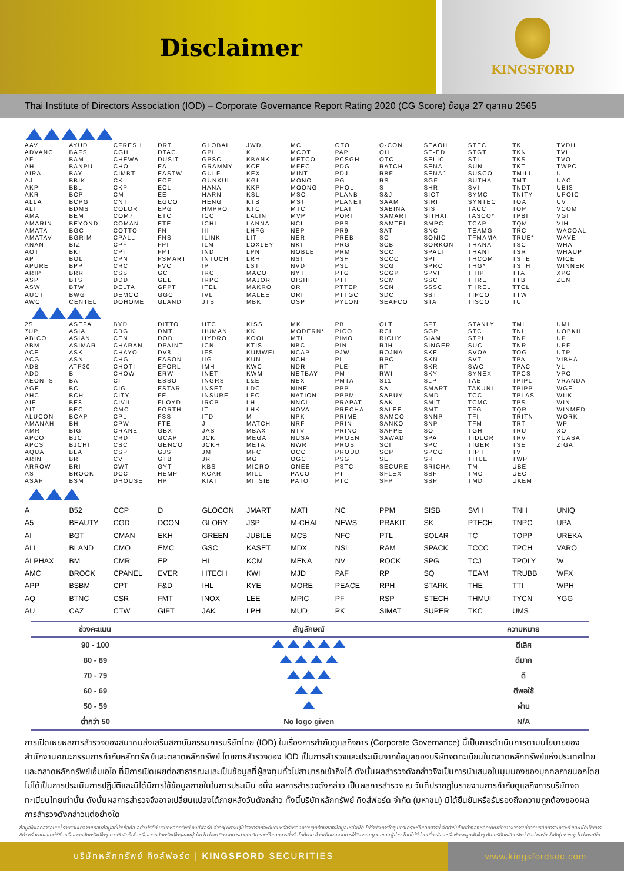Disclaimer
KINGSFORD
Thai Institute of Directors Association (IOD) – Corporate Governance Report Rating 2020 (CG Score) ข้อมูล 27 ตุลาคม 2565
| AAV | AYUD | CFRESH | DRT | GLOBAL | JWD | MC | OTO | Q-CON | SEAOIL | STEC | TK | TVDH |
| ADVANC | BAFS | CGH | DTAC | GPI | K | MCOT | PAP | QH | SE-ED | STGT | TKN | TVI |
| AF | BAM | CHEWA | DUSIT | GPSC | KBANK | METCO | PCSGH | QTC | SELIC | STI | TKS | TVO |
| AH | BANPU | CHO | EA | GRAMMY | KCE | MFEC | PDG | RATCH | SENA | SUN | TKT | TWPC |
| AIRA | BAY | CIMBT | EASTW | GULF | KEX | MINT | PDJ | RBF | SENAJ | SUSCO | TMILL | U |
| AJ | BBIK | CK | ECF | GUNKUL | KGI | MONO | PG | RS | SGF | SUTHA | TMT | UAC |
| AKP | BBL | CKP | ECL | HANA | KKP | MOONG | PHOL | S | SHR | SVI | TNDT | UBIS |
| AKR | BCP | CM | EE | HARN | KSL | MSC | PLANB | S&J | SICT | SYMC | TNITY | UPOIC |
| ALLA | BCPG | CNT | EGCO | HENG | KTB | MST | PLANET | SAAM | SIRI | SYNTEC | TOA | UV |
| ALT | BDMS | COLOR | EPG | HMPRO | KTC | MTC | PLAT | SABINA | SIS | TACC | TOP | VCOM |
| AMA | BEM | COM7 | ETC | ICC | LALIN | MVP | PORT | SAMART | SITHAI | TASCO* | TPBI | VGI |
| AMARIN | BEYOND | COMAN | ETE | ICHI | LANNA | NCL | PPS | SAMTEL | SMPC | TCAP | TQM | VIH |
| AMATA | BGC | COTTO | FN | III | LHFG | NEP | PR9 | SAT | SNC | TEAMG | TRC | WACOAL |
| AMATAV | BGRIM | CPALL | FNS | ILINK | LIT | NER | PREB | SC | SONIC | TFMAMA | TRUE* | WAVE |
| ANAN | BIZ | CPF | FPI | ILM | LOXLEY | NKI | PRG | SCB | SORKON | THANA | TSC | WHA |
| AOT | BKI | CPI | FPT | IND | LPN | NOBLE | PRM | SCC | SPALI | THANI | TSR | WHAUP |
| AP | BOL | CPN | FSMART | INTUCH | LRH | NSI | PSH | SCCC | SPI | THCOM | TSTE | WICE |
| APURE | BPP | CRC | FVC | IP | LST | NVD | PSL | SCG | SPRC | THG* | TSTH | WINNER |
| ARIP | BRR | CSS | GC | IRC | MACO | NYT | PTG | SCGP | SPVI | THIP | TTA | XPG |
| ASP | BTS | DDD | GEL | IRPC | MAJOR | OISHI | PTT | SCM | SSC | THRE | TTB | ZEN |
| ASW | BTW | DELTA | GFPT | ITEL | MAKRO | OR | PTTEP | SCN | SSSC | THREL | TTCL | |
| AUCT | BWG | DEMCO | GGC | IVL | MALEE | ORI | PTTGC | SDC | SST | TIPCO | TTW | |
| AWC | CENTEL | DOHOME | GLAND | JTS | MBK | OSP | PYLON | SEAFCO | STA | TISCO | TU | |
| 2S | ASEFA | BYD | DITTO | HTC | KISS | MK | PB | QLT | SFT | STANLY | TMI | UMI |
| 7UP | ASIA | CBG | DMT | HUMAN | KK | MODERN* | PICO | RCL | SGP | STC | TNL | UOBKH |
| ABICO | ASIAN | CEN | DOD | HYDRO | KOOL | MTI | PIMO | RICHY | SIAM | STPI | TNP | UP |
| ABM | ASIMAR | CHARAN | DPAINT | ICN | KTIS | NBC | PIN | RJH | SINGER | SUC | TNR | UPF |
| ACE | ASK | CHAYO | DV8 | IFS | KUMWEL | NCAP | PJW | ROJNA | SKE | SVOA | TOG | UTP |
| ACG | ASN | CHG | EASON | IIG | KUN | NCH | PL | RPC | SKN | SVT | TPA | VIBHA |
| ADB | ATP30 | CHOTI | EFORL | IMH | KWC | NDR | PLE | RT | SKR | SWC | TPAC | VL |
| ADD | B | CHOW | ERW | INET | KWM | NETBAY | PM | RWI | SKY | SYNEX | TPCS | VPO |
| AEONTS | BA | CI | ESSO | INGRS | L&E | NEX | PMTA | S11 | SLP | TAE | TPIPL | VRANDA |
| AGE | BC | CIG | ESTAR | INSET | LDC | NINE | PPP | SA | SMART | TAKUNI | TPIPP | WGE |
| AHC | BCH | CITY | FE | INSURE | LEO | NATION | PPPM | SABUY | SMD | TCC | TPLAS | WIIK |
| AIE | BE8 | CIVIL | FLOYD | IRCP | LH | NNCL | PRAPAT | SAK | SMIT | TCMC | TPS | WIN |
| AIT | BEC | CMC | FORTH | IT | LHK | NOVA | PRECHA | SALEE | SMT | TFG | TQR | WINMED |
| ALUCON | BCAP | CPL | FSS | ITD | M | NPK | PRIME | SAMCO | SNNP | TFI | TRITN | WORK |
| AMANAH | BH | CPW | FTE | J | MATCH | NRF | PRIN | SANKO | SNP | TFM | TRT | WP |
| AMR | BIG | CRANE | GBX | JAS | MBAX | NTV | PRINC | SAPPE | SO | TGH | TRU | XO |
| APCO | BJC | CRD | GCAP | JCK | MEGA | NUSA | PROEN | SAWAD | SPA | TIDLOR | TRV | YUASA |
| APCS | BJCHI | CSC | GENCO | JCKH | META | NWR | PROS | SCI | SPC | TIGER | TSE | ZIGA |
| AQUA | BLA | CSP | GJS | JMT | MFC | OCC | PROUD | SCP | SPCG | TIPH | TVT | |
| ARIN | BR | CV | GTB | JR | MGT | OGC | PSG | SE | SR | TITLE | TWP | |
| ARROW | BRI | CWT | GYT | KBS | MICRO | ONEE | PSTC | SECURE | SRICHA | TM | UBE | |
| AS | BROOK | DCC | HEMP | KCAR | MILL | PACO | PT | SFLEX | SSF | TMC | UEC | |
| ASAP | BSM | DHOUSE | HPT | KIAT | MITSIB | PATO | PTC | SFP | SSP | TMD | UKEM | |
| A | B52 | CCP | D | GLOCON | JMART | MATI | NC | PPM | SISB | SVH | TNH | UNIQ |
| A5 | BEAUTY | CGD | DCON | GLORY | JSP | M-CHAI | NEWS | PRAKIT | SK | PTECH | TNPC | UPA |
| AI | BGT | CMAN | EKH | GREEN | JUBILE | MCS | NFC | PTL | SOLAR | TC | TOPP | UREKA |
| ALL | BLAND | CMO | EMC | GSC | KASET | MDX | NSL | RAM | SPACK | TCCC | TPCH | VARO |
| ALPHAX | BM | CMR | EP | HL | KCM | MENA | NV | ROCK | SPG | TCJ | TPOLY | W |
| AMC | BROCK | CPANEL | EVER | HTECH | KWI | MJD | PAF | RP | SQ | TEAM | TRUBB | WFX |
| APP | BSBM | CPT | F&D | IHL | KYE | MORE | PEACE | RPH | STARK | THE | TTI | WPH |
| AQ | BTNC | CSR | FMT | INOX | LEE | MPIC | PF | RSP | STECH | THMUI | TYCN | YGG |
| AU | CAZ | CTW | GIFT | JAK | LPH | MUD | PK | SIMAT | SUPER | TKC | UMS | |
| ช่วงคะแนน | สัญลักษณ์ | ความหมาย |
| --- | --- | --- |
| 90 - 100 | | ดีเลิศ |
| 80 - 89 | | ดีมาก |
| 70 - 79 | | ดี |
| 60 - 69 | | ดีพอใช้ |
| 50 - 59 | | ผ่าน |
| ต่ำกว่า 50 | No logo given | N/A |
การเปิดเผยผลการสำรวจของสมาคมส่งเสริมสถาบันกรรมการบริษัทไทย (IOD) ในเรื่องการกำกับดูแลกิจการ (Corporate Governance) นี้เป็นการดำเนินการตามนโยบายของสำนักงานคณะกรรมการกำกับหลักทรัพย์และตลาดหลักทรัพย์ โดยการสำรวจของ IOD เป็นการสำรวจและประเมินจากข้อมูลของบริษัทจดทะเบียนในตลาดหลักทรัพย์แห่งประเทศไทยและตลาดหลักทรัพย์เอ็มเอไอ ที่มีการเปิดเผยต่อสาธารณะและเป็นข้อมูลที่ผู้ลงทุนทั่วไปสามารถเข้าถึงได้ ดังนั้นผลสำรวจดังกล่าวจึงเป็นการนำเสนอในมุมมองของบุคคลภายนอกโดยไม่ได้เป็นการประเมินการปฏิบัติและมิได้มีการใช้ข้อมูลภายในในการประเมิน อนึ่ง ผลการสำรวจดังกล่าว เป็นผลการสำรวจ ณ วันที่ปรากฏในรายงานการกำกับดูแลกิจการบริษัทจดทะเบียนไทยเท่านั้น ดังนั้นผลการสำรวจจึงอาจเปลี่ยนแปลงได้ภายหลังวันดังกล่าว ทั้งนี้บริษัทหลักทรัพย์ คิงส์ฟอร์ด จำกัด (มหาชน) มิได้ยืนยันหรือรับรองถึงความถูกต้องของผลการสำรวจดังกล่าวแต่อย่างใด
ข้อมูลในเอกสารฉบับนี้ รวบรวมมาจากแหล่งข้อมูลที่น่าเชื่อถือ อย่างไรก็ดี บริษัทหลักทรัพย์ คิงส์ฟอร์ด จำกัด(มหาชน)ไม่สามารถที่จะยืนยันหรือรับรองความถูกต้องของข้อมูลเหล่านี้ได้ ไม่ว่าประการใดๆ บทวิเคราะห์ในเอกสารนี้ จัดทำขึ้นโดยอ้างอิงหลักเกณฑ์ทางวิชาการเกี่ยวกับหลักการวิเคราะห์ และมิได้เป็นการชี้นำ หรือเสนอแนะให้ซื้อหรือขายหลักทรัพย์ใดๆ การตัดสินใจซื้อหรือขายหลักทรัพย์ใดๆของผู้อ่าน ไม่ว่าจะเกิดจากการอ่านบทวิเคราะห์ในเอกสารนี้หรือไม่ก็ตาม ล้วนเป็นผลจากการใช้วิจารณญาณของผู้อ่าน โดยไม่มีส่วนเกี่ยวข้องหรือพันธะผูกพันใดๆ กับ บริษัทหลักทรัพย์ คิงส์ฟอร์ด จำกัด(มหาชน) ไม่ว่ากรณีใด
บริษัทหลักทรัพย์ คิงส์ฟอร์ด | KINGSFORD SECURITIES
www.kingsfordsec.com